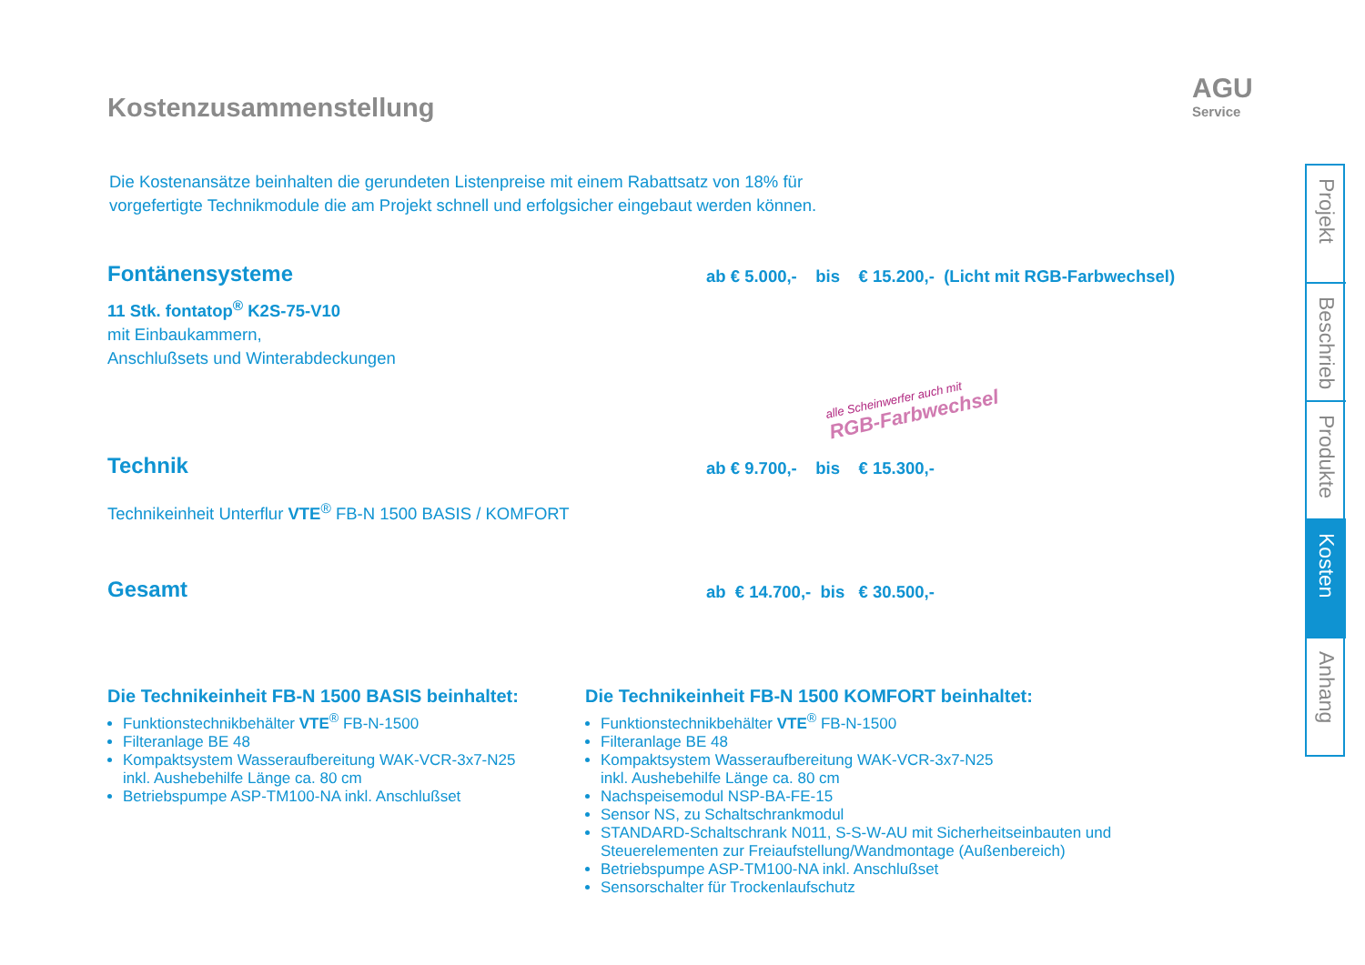AGU
Service
Kostenzusammenstellung
Die Kostenansätze beinhalten die gerundeten Listenpreise mit einem Rabattsatz von 18% für
vorgefertigte Technikmodule die am Projekt schnell und erfolgsicher eingebaut werden können.
Fontänensysteme
11 Stk. fontatop<sup>®</sup> K2S-75-V10
mit Einbaukammern,
Anschlußsets und Winterabdeckungen
ab € 5.000,- bis € 15.200,- (Licht mit RGB-Farbwechsel)
alle Scheinwerfer auch mit
RGB-Farbwechsel
Technik
Technikeinheit Unterflur VTE<sup>®</sup> FB-N 1500 BASIS / KOMFORT
ab € 9.700,- bis € 15.300,-
Gesamt
ab € 14.700,- bis € 30.500,-
Die Technikeinheit FB-N 1500 BASIS beinhaltet:
Funktionstechnikbehälter VTE<sup>®</sup> FB-N-1500
Filteranlage BE 48
Kompaktsystem Wasseraufbereitung WAK-VCR-3x7-N25
inkl. Aushebehilfe Länge ca. 80 cm
Betriebspumpe ASP-TM100-NA inkl. Anschlußset
Die Technikeinheit FB-N 1500 KOMFORT beinhaltet:
Funktionstechnikbehälter VTE<sup>®</sup> FB-N-1500
Filteranlage BE 48
Kompaktsystem Wasseraufbereitung WAK-VCR-3x7-N25
inkl. Aushebehilfe Länge ca. 80 cm
Nachspeisemodul NSP-BA-FE-15
Sensor NS, zu Schaltschrankmodul
STANDARD-Schaltschrank N011, S-S-W-AU mit Sicherheitseinbauten und Steuerelementen zur Freiaufstellung/Wandmontage (Außenbereich)
Betriebspumpe ASP-TM100-NA inkl. Anschlußset
Sensorschalter für Trockenlaufschutz
Projekt
Beschrieb
Produkte
Kosten
Anhang